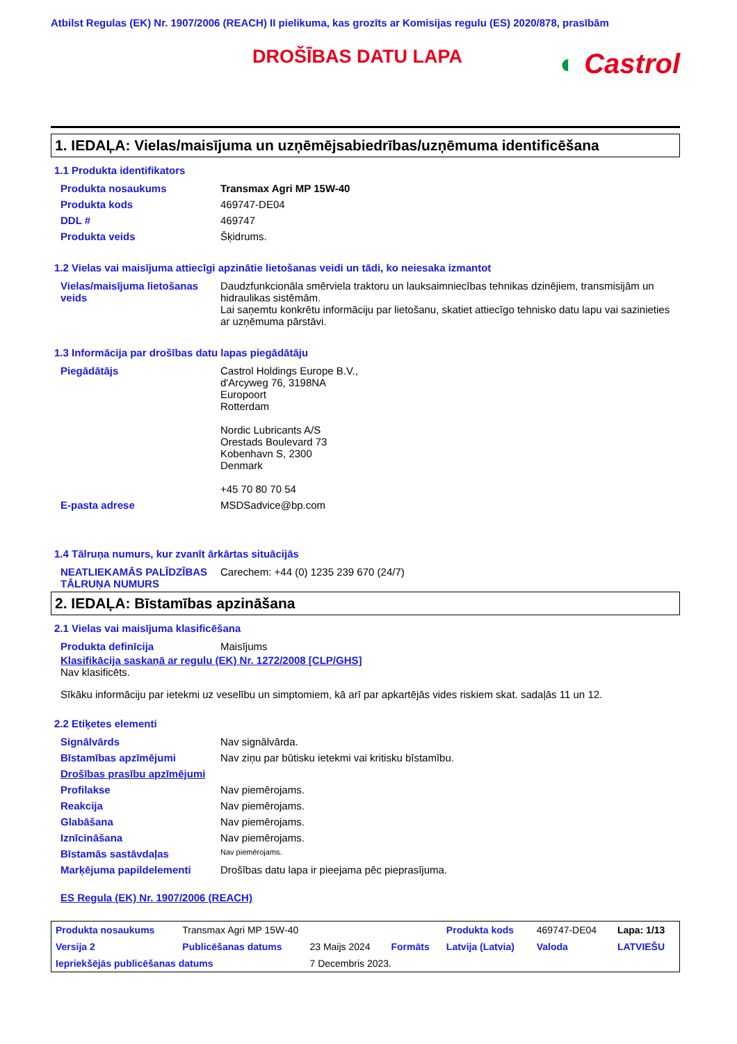Atbilst Regulas (EK) Nr. 1907/2006 (REACH) II pielikuma, kas grozīts ar Komisijas regulu (ES) 2020/878, prasībām
DROŠĪBAS DATU LAPA
◐ Castrol
1. IEDAĻA: Vielas/maisījuma un uzņēmējsabiedrības/uzņēmuma identificēšana
1.1 Produkta identifikators
| Produkta nosaukums | Transmax Agri MP 15W-40 |
| Produkta kods | 469747-DE04 |
| DDL # | 469747 |
| Produkta veids | Šķidrums. |
1.2 Vielas vai maisījuma attiecīgi apzinātie lietošanas veidi un tādi, ko neiesaka izmantot
| Vielas/maisījuma lietošanas veids | Daudzfunkcionāla smērviela traktoru un lauksaimniecības tehnikas dzinējiem, transmisijām un hidraulikas sistēmām. Lai saņemtu konkrētu informāciju par lietošanu, skatiet attiecīgo tehnisko datu lapu vai sazinieties ar uzņēmuma pārstāvi. |
1.3 Informācija par drošības datu lapas piegādātāju
| Piegādātājs | Castrol Holdings Europe B.V., d'Arcyweg 76, 3198NA Europoort Rotterdam Nordic Lubricants A/S Orestads Boulevard 73 Kobenhavn S, 2300 Denmark +45 70 80 70 54 |
| E-pasta adrese | MSDSadvice@bp.com |
1.4 Tālruņa numurs, kur zvanīt ārkārtas situācijās
| NEATLIEKAMĀS PALĪDZĪBAS TĀLRUŅA NUMURS | Carechem: +44 (0) 1235 239 670 (24/7) |
2. IEDAĻA: Bīstamības apzināšana
2.1 Vielas vai maisījuma klasificēšana
| Produkta definīcija | Maisījums |
Klasifikācija saskaņā ar regulu (EK) Nr. 1272/2008 [CLP/GHS]
Nav klasificēts.
Sīkāku informāciju par ietekmi uz veselību un simptomiem, kā arī par apkartējās vides riskiem skat. sadaļās 11 un 12.
2.2 Etiķetes elementi
| Signālvārds | Nav signālvārda. |
| Bīstamības apzīmējumi | Nav ziņu par būtisku ietekmi vai kritisku bīstamību. |
| Drošības prasību apzīmējumi | |
| Profilakse | Nav piemērojams. |
| Reakcija | Nav piemērojams. |
| Glabāšana | Nav piemērojams. |
| Iznīcināšana | Nav piemērojams. |
| Bīstamās sastāvdaļas | Nav piemērojams. |
| Marķējuma papildelementi | Drošības datu lapa ir pieejama pēc pieprasījuma. |
ES Regula (EK) Nr. 1907/2006 (REACH)
| Produkta nosaukums | Transmax Agri MP 15W-40 | | | Produkta kods | 469747-DE04 | Lapa: 1/13 |
| Versija 2 | Publicēšanas datums | 23 Maijs 2024 | Formāts | Latvija (Latvia) | Valoda | LATVIEŠU |
| Iepriekšējās publicēšanas datums | | 7 Decembris 2023. | | | | |